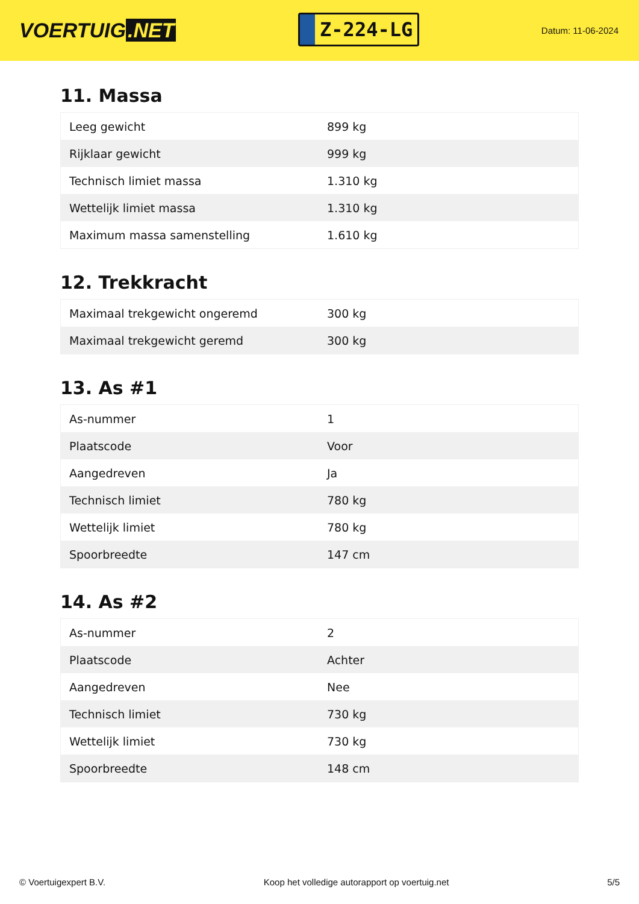VOERTUIG.NET
Z-224-LG
Datum: 11-06-2024
11. Massa
| Leeg gewicht | 899 kg |
| Rijklaar gewicht | 999 kg |
| Technisch limiet massa | 1.310 kg |
| Wettelijk limiet massa | 1.310 kg |
| Maximum massa samenstelling | 1.610 kg |
12. Trekkracht
| Maximaal trekgewicht ongeremd | 300 kg |
| Maximaal trekgewicht geremd | 300 kg |
13. As #1
| As-nummer | 1 |
| Plaatscode | Voor |
| Aangedreven | Ja |
| Technisch limiet | 780 kg |
| Wettelijk limiet | 780 kg |
| Spoorbreedte | 147 cm |
14. As #2
| As-nummer | 2 |
| Plaatscode | Achter |
| Aangedreven | Nee |
| Technisch limiet | 730 kg |
| Wettelijk limiet | 730 kg |
| Spoorbreedte | 148 cm |
© Voertuigexpert B.V. Koop het volledige autorapport op voertuig.net 5/5